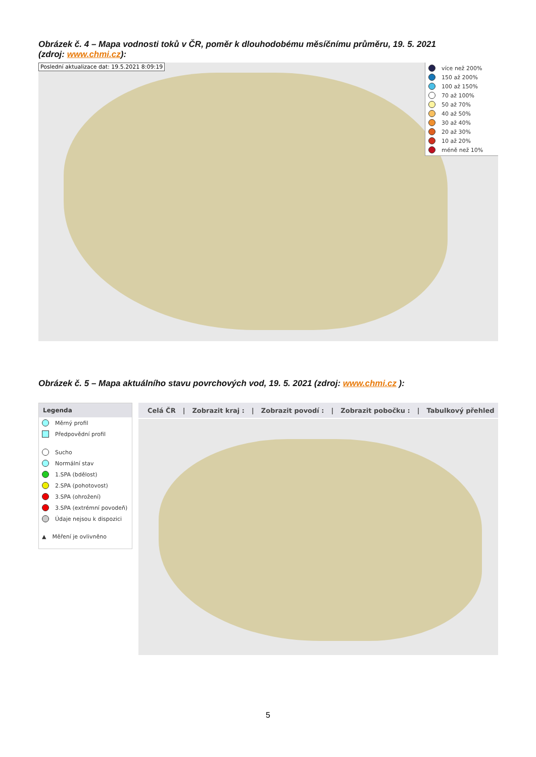Obrázek č. 4 – Mapa vodnosti toků v ČR, poměr k dlouhodobému měsíčnímu průměru, 19. 5. 2021
(zdroj: www.chmi.cz):
Poslední aktualizace dat: 19.5.2021 8:09:19
více než 200%
150 až 200%
100 až 150%
70 až 100%
50 až 70%
40 až 50%
30 až 40%
20 až 30%
10 až 20%
méně než 10%
Obrázek č. 5 – Mapa aktuálního stavu povrchových vod, 19. 5. 2021 (zdroj: www.chmi.cz ):
Legenda
Měrný profil
Předpovědní profil
Sucho
Normální stav
1.SPA (bdělost)
2.SPA (pohotovost)
3.SPA (ohrožení)
3.SPA (extrémní povodeň)
Údaje nejsou k dispozici
▲ Měření je ovlivněno
Celá ČR | Zobrazit kraj : | Zobrazit povodí : | Zobrazit pobočku : | Tabulkový přehled
5